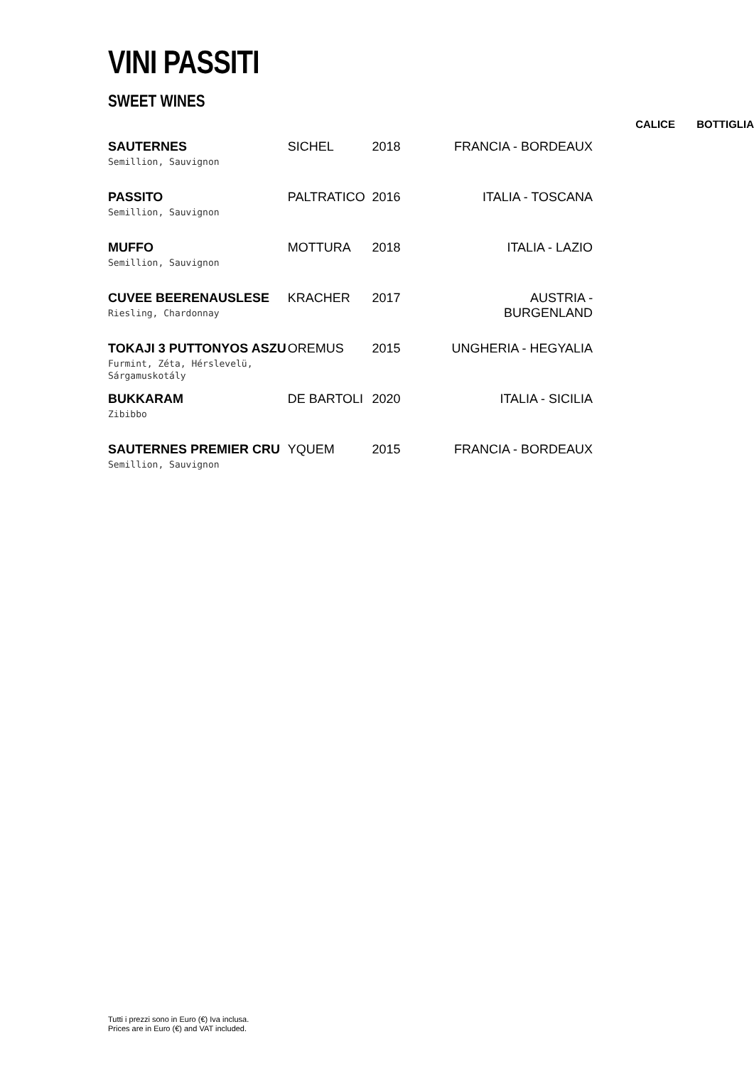VINI PASSITI
SWEET WINES
| | | | | CALICE | BOTTIGLIA |
| --- | --- | --- | --- | --- | --- |
| SAUTERNES Semillion, Sauvignon | SICHEL | 2018 | FRANCIA - BORDEAUX | | |
| PASSITO Semillion, Sauvignon | PALTRATICO | 2016 | ITALIA - TOSCANA | | |
| MUFFO Semillion, Sauvignon | MOTTURA | 2018 | ITALIA - LAZIO | | |
| CUVEE BEERENAUSLESE Riesling, Chardonnay | KRACHER | 2017 | AUSTRIA - BURGENLAND | | |
| TOKAJI 3 PUTTONYOS ASZU Furmint, Zéta, Hérslevelü, Sárgamuskotály | OREMUS | 2015 | UNGHERIA - HEGYALIA | | |
| BUKKARAM Zibibbo | DE BARTOLI | 2020 | ITALIA - SICILIA | | |
| SAUTERNES PREMIER CRU Semillion, Sauvignon | YQUEM | 2015 | FRANCIA - BORDEAUX | | |
Tutti i prezzi sono in Euro (€) Iva inclusa.
Prices are in Euro (€) and VAT included.